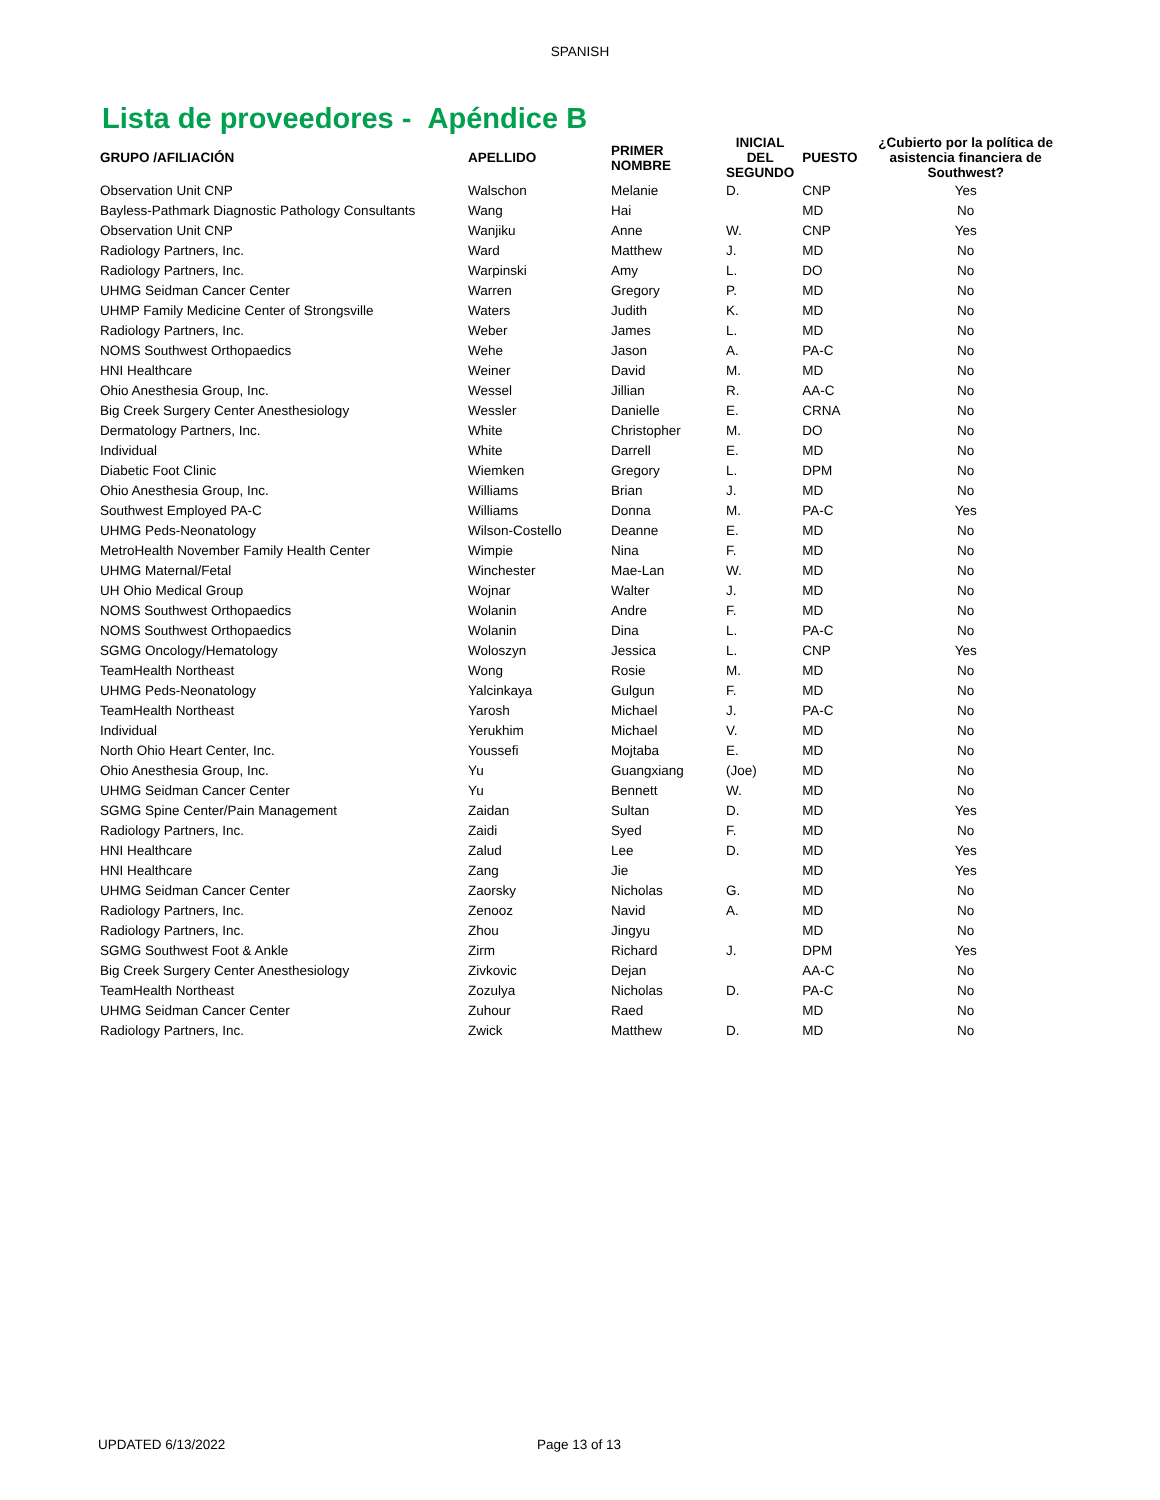SPANISH
Lista de proveedores - Apéndice B
| GRUPO /AFILIACIÓN | APELLIDO | PRIMER NOMBRE | INICIAL DEL SEGUNDO | PUESTO | ¿Cubierto por la política de asistencia financiera de Southwest? |
| --- | --- | --- | --- | --- | --- |
| Observation Unit CNP | Walschon | Melanie | D. | CNP | Yes |
| Bayless-Pathmark Diagnostic Pathology Consultants | Wang | Hai | | MD | No |
| Observation Unit CNP | Wanjiku | Anne | W. | CNP | Yes |
| Radiology Partners, Inc. | Ward | Matthew | J. | MD | No |
| Radiology Partners, Inc. | Warpinski | Amy | L. | DO | No |
| UHMG Seidman Cancer Center | Warren | Gregory | P. | MD | No |
| UHMP Family Medicine Center of Strongsville | Waters | Judith | K. | MD | No |
| Radiology Partners, Inc. | Weber | James | L. | MD | No |
| NOMS Southwest Orthopaedics | Wehe | Jason | A. | PA-C | No |
| HNI Healthcare | Weiner | David | M. | MD | No |
| Ohio Anesthesia Group, Inc. | Wessel | Jillian | R. | AA-C | No |
| Big Creek Surgery Center Anesthesiology | Wessler | Danielle | E. | CRNA | No |
| Dermatology Partners, Inc. | White | Christopher | M. | DO | No |
| Individual | White | Darrell | E. | MD | No |
| Diabetic Foot Clinic | Wiemken | Gregory | L. | DPM | No |
| Ohio Anesthesia Group, Inc. | Williams | Brian | J. | MD | No |
| Southwest Employed PA-C | Williams | Donna | M. | PA-C | Yes |
| UHMG Peds-Neonatology | Wilson-Costello | Deanne | E. | MD | No |
| MetroHealth November Family Health Center | Wimpie | Nina | F. | MD | No |
| UHMG Maternal/Fetal | Winchester | Mae-Lan | W. | MD | No |
| UH Ohio Medical Group | Wojnar | Walter | J. | MD | No |
| NOMS Southwest Orthopaedics | Wolanin | Andre | F. | MD | No |
| NOMS Southwest Orthopaedics | Wolanin | Dina | L. | PA-C | No |
| SGMG Oncology/Hematology | Woloszyn | Jessica | L. | CNP | Yes |
| TeamHealth Northeast | Wong | Rosie | M. | MD | No |
| UHMG Peds-Neonatology | Yalcinkaya | Gulgun | F. | MD | No |
| TeamHealth Northeast | Yarosh | Michael | J. | PA-C | No |
| Individual | Yerukhim | Michael | V. | MD | No |
| North Ohio Heart Center, Inc. | Youssefi | Mojtaba | E. | MD | No |
| Ohio Anesthesia Group, Inc. | Yu | Guangxiang | (Joe) | MD | No |
| UHMG Seidman Cancer Center | Yu | Bennett | W. | MD | No |
| SGMG Spine Center/Pain Management | Zaidan | Sultan | D. | MD | Yes |
| Radiology Partners, Inc. | Zaidi | Syed | F. | MD | No |
| HNI Healthcare | Zalud | Lee | D. | MD | Yes |
| HNI Healthcare | Zang | Jie | | MD | Yes |
| UHMG Seidman Cancer Center | Zaorsky | Nicholas | G. | MD | No |
| Radiology Partners, Inc. | Zenooz | Navid | A. | MD | No |
| Radiology Partners, Inc. | Zhou | Jingyu | | MD | No |
| SGMG Southwest Foot & Ankle | Zirm | Richard | J. | DPM | Yes |
| Big Creek Surgery Center Anesthesiology | Zivkovic | Dejan | | AA-C | No |
| TeamHealth Northeast | Zozulya | Nicholas | D. | PA-C | No |
| UHMG Seidman Cancer Center | Zuhour | Raed | | MD | No |
| Radiology Partners, Inc. | Zwick | Matthew | D. | MD | No |
UPDATED 6/13/2022 Page 13 of 13